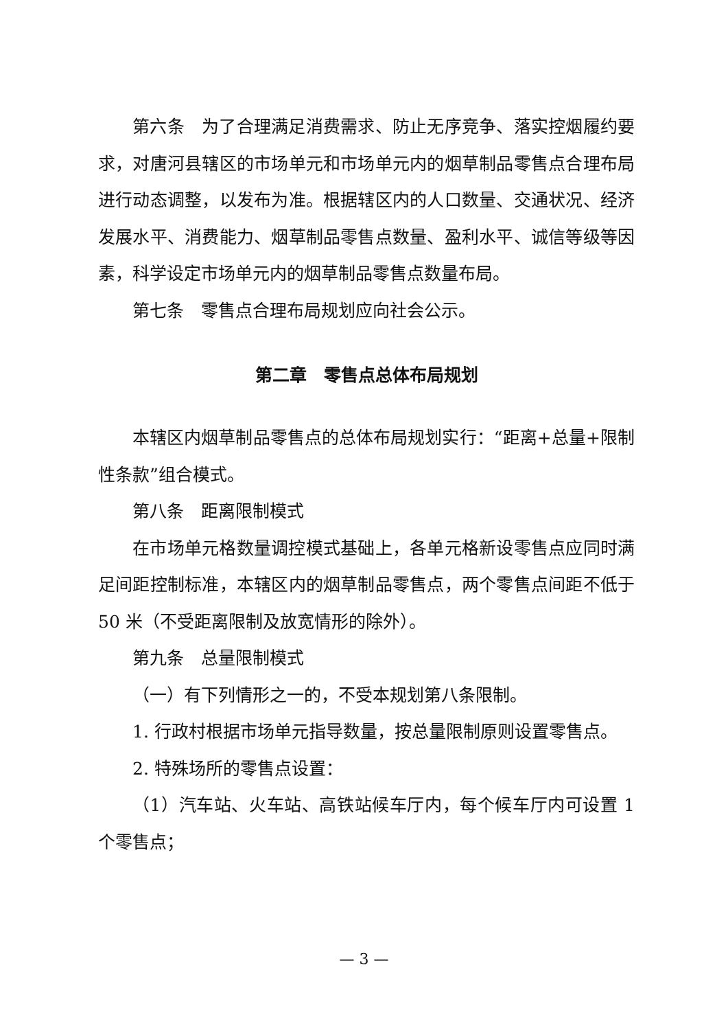第六条　为了合理满足消费需求、防止无序竞争、落实控烟履约要求，对唐河县辖区的市场单元和市场单元内的烟草制品零售点合理布局进行动态调整，以发布为准。根据辖区内的人口数量、交通状况、经济发展水平、消费能力、烟草制品零售点数量、盈利水平、诚信等级等因素，科学设定市场单元内的烟草制品零售点数量布局。
第七条　零售点合理布局规划应向社会公示。
第二章　零售点总体布局规划
本辖区内烟草制品零售点的总体布局规划实行：“距离+总量+限制性条款”组合模式。
第八条　距离限制模式
在市场单元格数量调控模式基础上，各单元格新设零售点应同时满足间距控制标准，本辖区内的烟草制品零售点，两个零售点间距不低于 50 米（不受距离限制及放宽情形的除外）。
第九条　总量限制模式
（一）有下列情形之一的，不受本规划第八条限制。
1. 行政村根据市场单元指导数量，按总量限制原则设置零售点。
2. 特殊场所的零售点设置：
（1）汽车站、火车站、高铁站候车厅内，每个候车厅内可设置 1 个零售点；
— 3 —